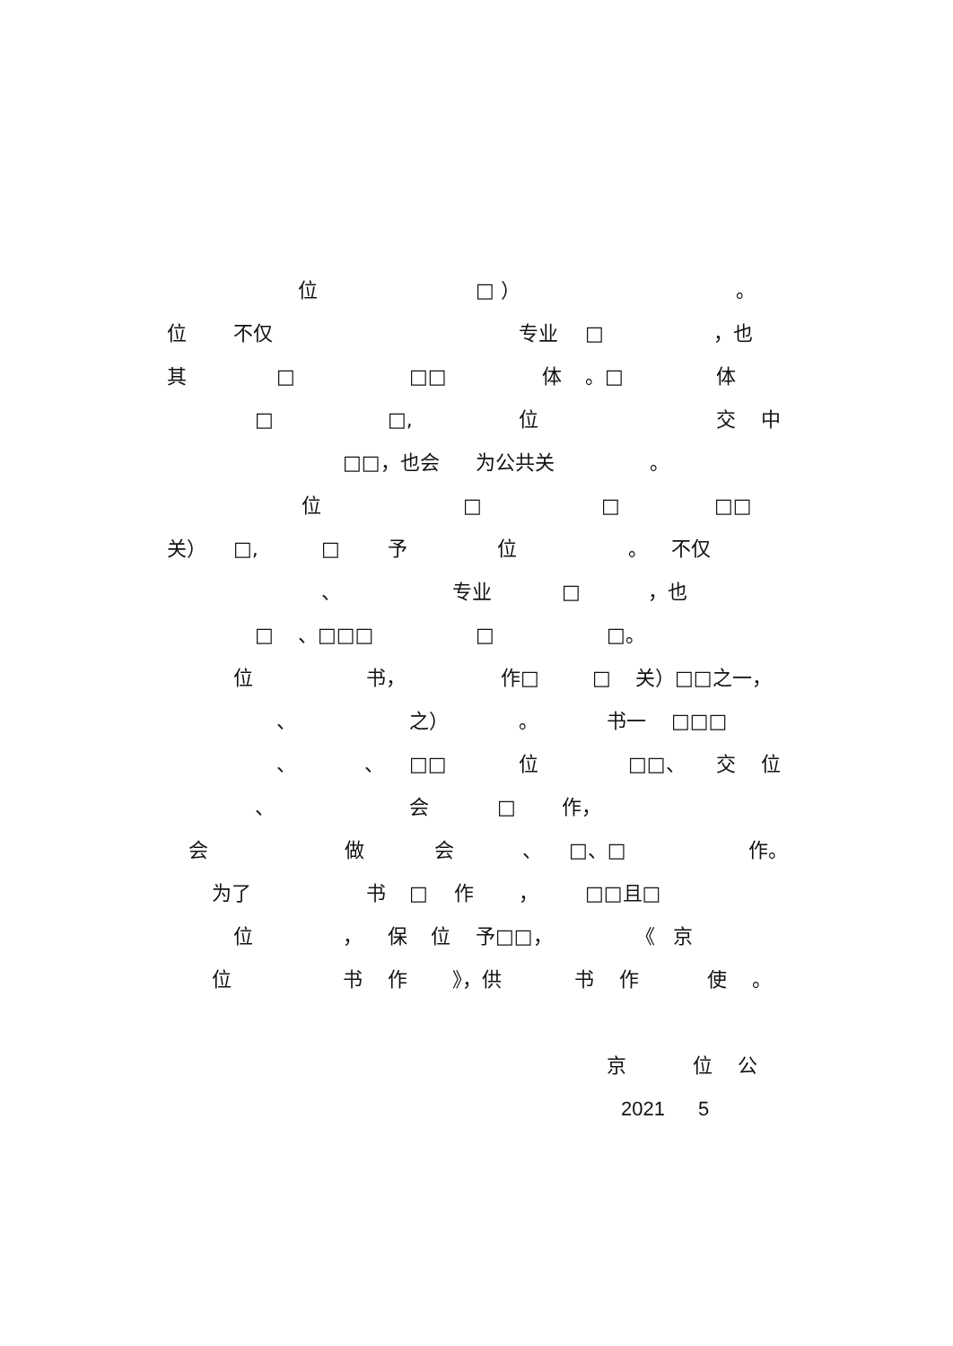位 □ ） 。
位 不仅 专业 □ ，也
其 □ □□ 体 。□ 体
□ □, 位 交 中
□□，也会 为公共关 。
位 □ □ □□
关） □, □ 予 位 。 不仅
、 专业 □ ，也
□ 、□□□ □ □。
位 书， 作□ □ 关）□□之一，
、 之） 。 书一 □□□
、 、 □□ 位 □□、 交 位
、 会 □ 作，
会 做 会 、 □、□ 作。
为了 书 □ 作 ， □□且□
位 ， 保 位 予□□， 《 京
位 书 作 》，供 书 作 使 。
京 位 公
2021 5